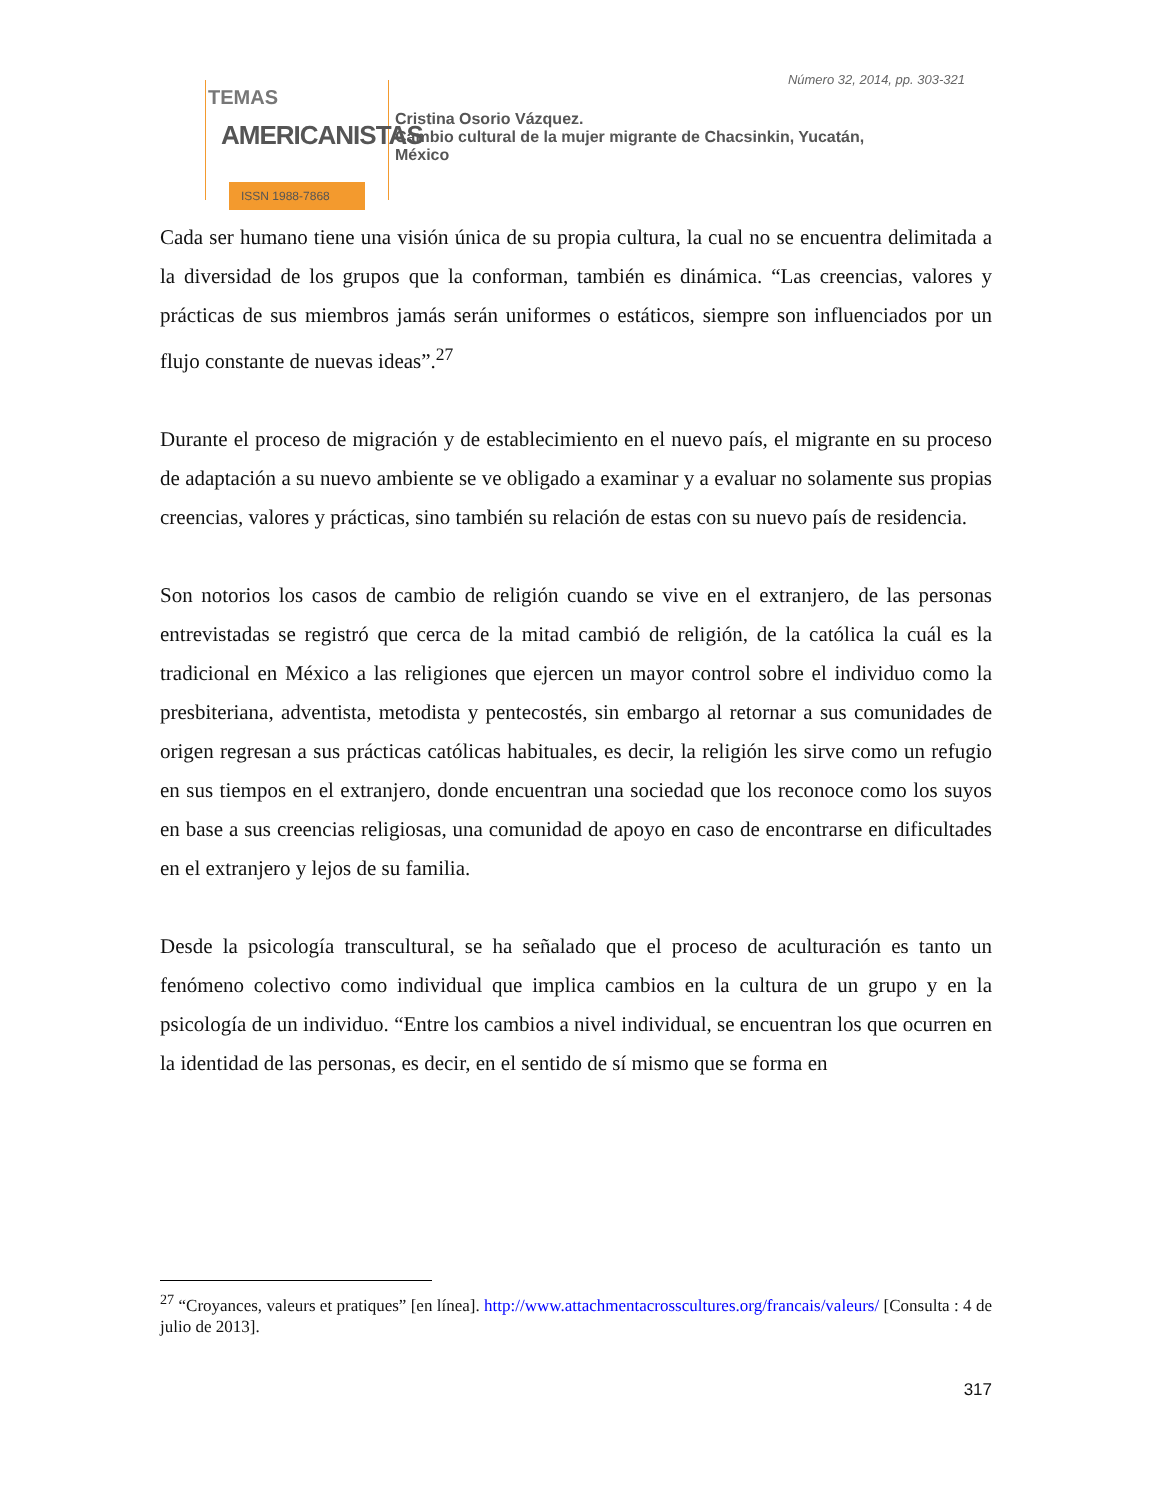Número 32, 2014, pp. 303-321
TEMAS
AMERICANISTAS
ISSN 1988-7868
Cristina Osorio Vázquez.
Cambio cultural de la mujer migrante de Chacsinkin, Yucatán,
México
Cada ser humano tiene una visión única de su propia cultura, la cual no se encuentra delimitada a la diversidad de los grupos que la conforman, también es dinámica. “Las creencias, valores y prácticas de sus miembros jamás serán uniformes o estáticos, siempre son influenciados por un flujo constante de nuevas ideas”.<sup>27</sup>
Durante el proceso de migración y de establecimiento en el nuevo país, el migrante en su proceso de adaptación a su nuevo ambiente se ve obligado a examinar y a evaluar no solamente sus propias creencias, valores y prácticas, sino también su relación de estas con su nuevo país de residencia.
Son notorios los casos de cambio de religión cuando se vive en el extranjero, de las personas entrevistadas se registró que cerca de la mitad cambió de religión, de la católica la cuál es la tradicional en México a las religiones que ejercen un mayor control sobre el individuo como la presbiteriana, adventista, metodista y pentecostés, sin embargo al retornar a sus comunidades de origen regresan a sus prácticas católicas habituales, es decir, la religión les sirve como un refugio en sus tiempos en el extranjero, donde encuentran una sociedad que los reconoce como los suyos en base a sus creencias religiosas, una comunidad de apoyo en caso de encontrarse en dificultades en el extranjero y lejos de su familia.
Desde la psicología transcultural, se ha señalado que el proceso de aculturación es tanto un fenómeno colectivo como individual que implica cambios en la cultura de un grupo y en la psicología de un individuo. “Entre los cambios a nivel individual, se encuentran los que ocurren en la identidad de las personas, es decir, en el sentido de sí mismo que se forma en
<sup>27</sup> “Croyances, valeurs et pratiques” [en línea]. http://www.attachmentacrosscultures.org/francais/valeurs/ [Consulta : 4 de julio de 2013].
317